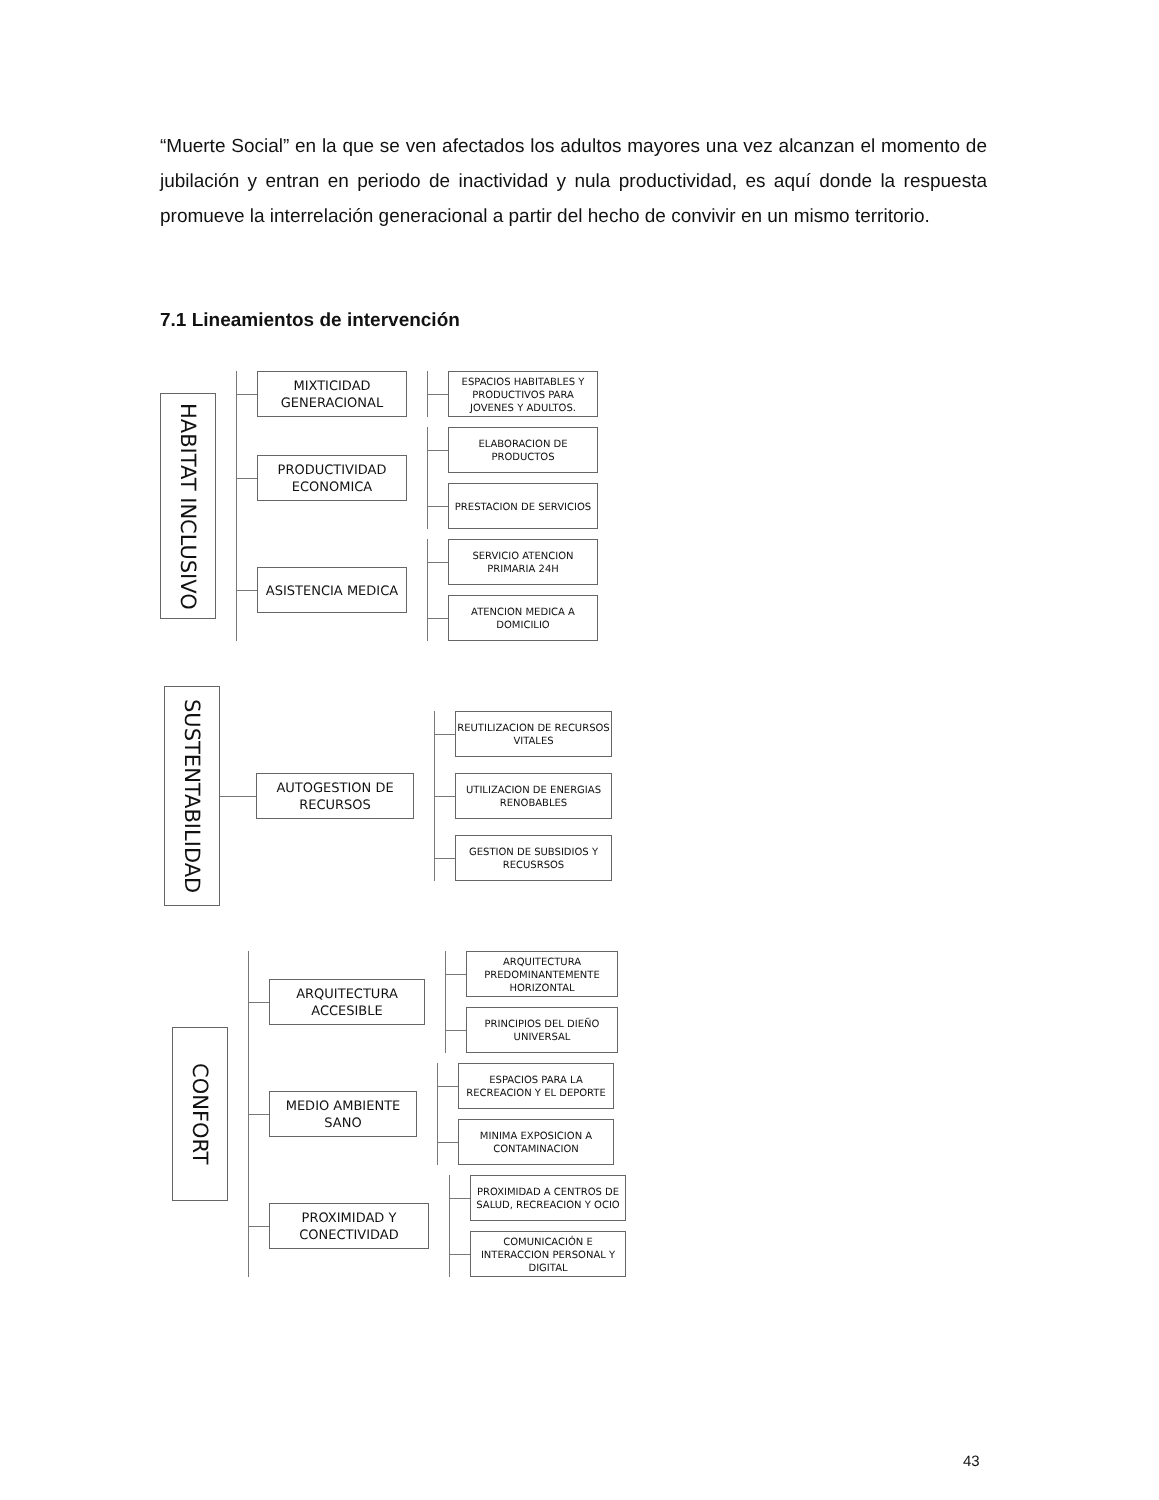“Muerte Social” en la que se ven afectados los adultos mayores una vez alcanzan el momento de jubilación y entran en periodo de inactividad y nula productividad, es aquí donde la respuesta promueve la interrelación generacional a partir del hecho de convivir en un mismo territorio.
7.1 Lineamientos de intervención
HABITAT INCLUSIVO
MIXTICIDAD GENERACIONAL
ESPACIOS HABITABLES Y PRODUCTIVOS PARA JOVENES Y ADULTOS.
PRODUCTIVIDAD ECONOMICA
ELABORACION DE PRODUCTOS
PRESTACION DE SERVICIOS
ASISTENCIA MEDICA
SERVICIO ATENCION PRIMARIA 24H
ATENCION MEDICA A DOMICILIO
SUSTENTABILIDAD
AUTOGESTION DE RECURSOS
REUTILIZACION DE RECURSOS VITALES
UTILIZACION DE ENERGIAS RENOBABLES
GESTION DE SUBSIDIOS Y RECUSRSOS
CONFORT
ARQUITECTURA ACCESIBLE
ARQUITECTURA PREDOMINANTEMENTE HORIZONTAL
PRINCIPIOS DEL DIEÑO UNIVERSAL
MEDIO AMBIENTE SANO
ESPACIOS PARA LA RECREACION Y EL DEPORTE
MINIMA EXPOSICION A CONTAMINACION
PROXIMIDAD Y CONECTIVIDAD
PROXIMIDAD A CENTROS DE SALUD, RECREACION Y OCIO
COMUNICACIÓN E INTERACCION PERSONAL Y DIGITAL
43